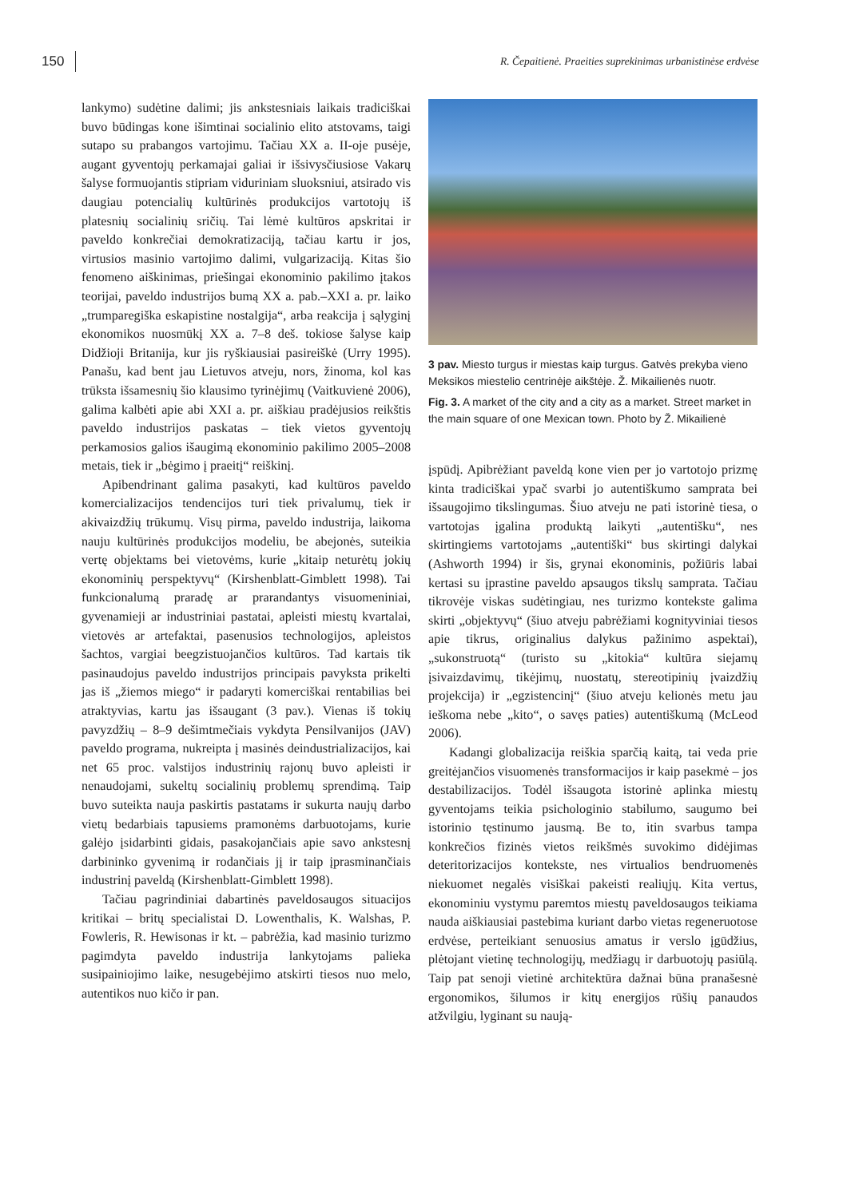150 R. Čepaitienė. Praeities suprekinimas urbanistinėse erdvėse
lankymo) sudėtine dalimi; jis ankstesniais laikais tradiciškai buvo būdingas kone išimtinai socialinio elito atstovams, taigi sutapo su prabangos vartojimu. Tačiau XX a. II-oje pusėje, augant gyventojų perkamajai galiai ir išsivysčiusiose Vakarų šalyse formuojantis stipriam viduriniam sluoksniui, atsirado vis daugiau potencialių kultūrinės produkcijos vartotojų iš platesnių socialinių sričių. Tai lėmė kultūros apskritai ir paveldo konkrečiai demokratizaciją, tačiau kartu ir jos, virtusios masinio vartojimo dalimi, vulgarizaciją. Kitas šio fenomeno aiškinimas, priešingai ekonominio pakilimo įtakos teorijai, paveldo industrijos bumą XX a. pab.–XXI a. pr. laiko „trumparegiška eskapistine nostalgija“, arba reakcija į sąlyginį ekonomikos nuosmūkį XX a. 7–8 deš. tokiose šalyse kaip Didžioji Britanija, kur jis ryškiausiai pasireiškė (Urry 1995). Panašu, kad bent jau Lietuvos atveju, nors, žinoma, kol kas trūksta išsamesnių šio klausimo tyrinėjimų (Vaitkuvienė 2006), galima kalbėti apie abi XXI a. pr. aiškiau pradėjusios reikštis paveldo industrijos paskatas – tiek vietos gyventojų perkamosios galios išaugimą ekonominio pakilimo 2005–2008 metais, tiek ir „bėgimo į praeitį“ reiškinį.
Apibendrinant galima pasakyti, kad kultūros paveldo komercializacijos tendencijos turi tiek privalumų, tiek ir akivaizdžių trūkumų. Visų pirma, paveldo industrija, laikoma nauju kultūrinės produkcijos modeliu, be abejonės, suteikia vertę objektams bei vietovėms, kurie „kitaip neturėtų jokių ekonominių perspektyvų“ (Kirshenblatt-Gimblett 1998). Tai funkcionalumą praradę ar prarandantys visuomeniniai, gyvenamieji ar industriniai pastatai, apleisti miestų kvartalai, vietovės ar artefaktai, pasenusios technologijos, apleistos šachtos, vargiai beegzistuojančios kultūros. Tad kartais tik pasinaudojus paveldo industrijos principais pavyksta prikelti jas iš „žiemos miego“ ir padaryti komerciškai rentabilias bei atraktyvias, kartu jas išsaugant (3 pav.). Vienas iš tokių pavyzdžių – 8–9 dešimtmečiais vykdyta Pensilvanijos (JAV) paveldo programa, nukreipta į masinės deindustrializacijos, kai net 65 proc. valstijos industrinių rajonų buvo apleisti ir nenaudojami, sukeltų socialinių problemų sprendimą. Taip buvo suteikta nauja paskirtis pastatams ir sukurta naujų darbo vietų bedarbiais tapusiems pramonėms darbuotojams, kurie galėjo įsidarbinti gidais, pasakojančiais apie savo ankstesnį darbininko gyvenimą ir rodančiais jį ir taip įprasminančiais industrinį paveldą (Kirshenblatt-Gimblett 1998).
Tačiau pagrindiniai dabartinės paveldosaugos situacijos kritikai – britų specialistai D. Lowenthalis, K. Walshas, P. Fowleris, R. Hewisonas ir kt. – pabrėžia, kad masinio turizmo pagimdyta paveldo industrija lankytojams palieka susipainiojimo laike, nesugebėjimo atskirti tiesos nuo melo, autentikos nuo kičo ir pan.
3 pav. Miesto turgus ir miestas kaip turgus. Gatvės prekyba vieno Meksikos miestelio centrinėje aikštėje. Ž. Mikailienės nuotr.
Fig. 3. A market of the city and a city as a market. Street market in the main square of one Mexican town. Photo by Ž. Mikailienė
įspūdį. Apibrėžiant paveldą kone vien per jo vartotojo prizmę kinta tradiciškai ypač svarbi jo autentiškumo samprata bei išsaugojimo tikslingumas. Šiuo atveju ne pati istorinė tiesa, o vartotojas įgalina produktą laikyti „autentišku“, nes skirtingiems vartotojams „autentiški“ bus skirtingi dalykai (Ashworth 1994) ir šis, grynai ekonominis, požiūris labai kertasi su įprastine paveldo apsaugos tikslų samprata. Tačiau tikrovėje viskas sudėtingiau, nes turizmo kontekste galima skirti „objektyvų“ (šiuo atveju pabrėžiami kognityviniai tiesos apie tikrus, originalius dalykus pažinimo aspektai), „sukonstruotą“ (turisto su „kitokia“ kultūra siejamų įsivaizdavimų, tikėjimų, nuostatų, stereotipinių įvaizdžių projekcija) ir „egzistencinį“ (šiuo atveju kelionės metu jau ieškoma nebe „kito“, o savęs paties) autentiškumą (McLeod 2006).
Kadangi globalizacija reiškia sparčią kaitą, tai veda prie greitėjančios visuomenės transformacijos ir kaip pasekmė – jos destabilizacijos. Todėl išsaugota istorinė aplinka miestų gyventojams teikia psichologinio stabilumo, saugumo bei istorinio tęstinumo jausmą. Be to, itin svarbus tampa konkrečios fizinės vietos reikšmės suvokimo didėjimas deteritorizacijos kontekste, nes virtualios bendruomenės niekuomet negalės visiškai pakeisti realiųjų. Kita vertus, ekonominiu vystymu paremtos miestų paveldosaugos teikiama nauda aiškiausiai pastebima kuriant darbo vietas regeneruotose erdvėse, perteikiant senuosius amatus ir verslo įgūdžius, plėtojant vietinę technologijų, medžiagų ir darbuotojų pasiūlą. Taip pat senoji vietinė architektūra dažnai būna pranašesnė ergonomikos, šilumos ir kitų energijos rūšių panaudos atžvilgiu, lyginant su naują-